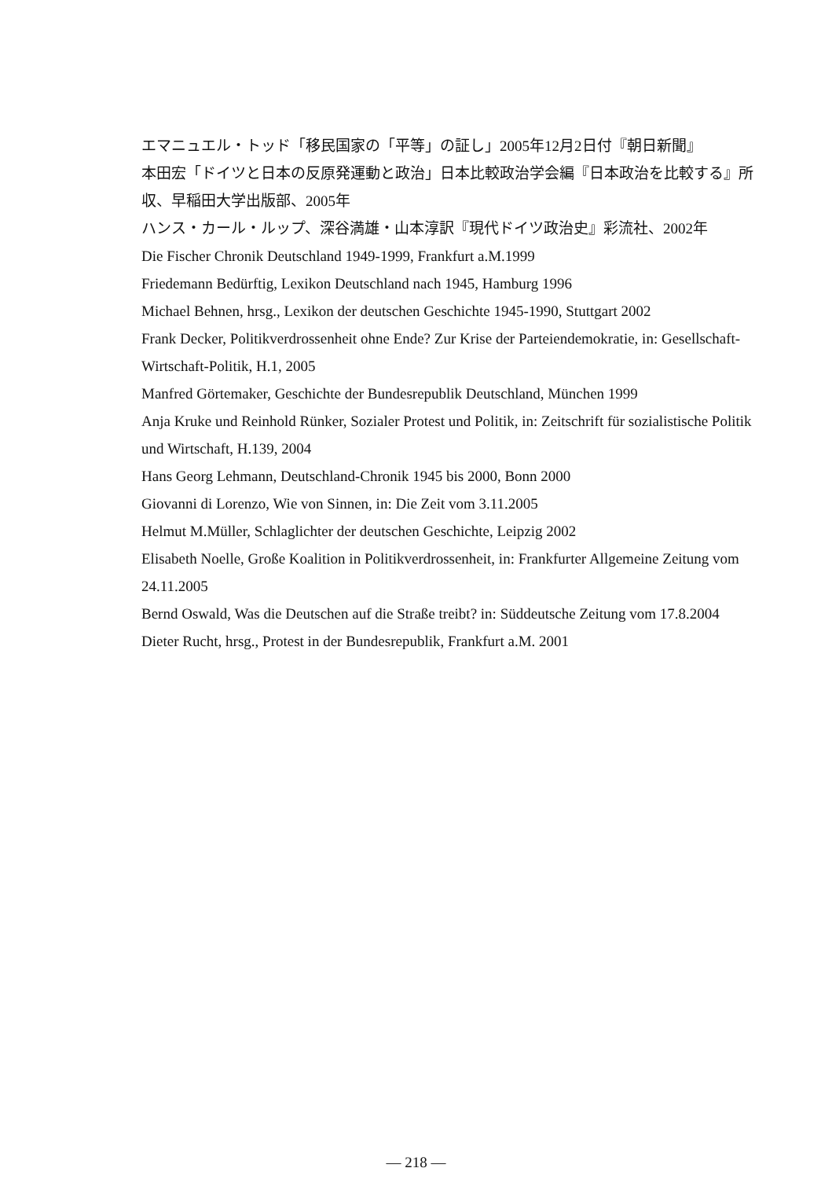エマニュエル・トッド「移民国家の「平等」の証し」2005年12月2日付『朝日新聞』
本田宏「ドイツと日本の反原発運動と政治」日本比較政治学会編『日本政治を比較する』所収、早稲田大学出版部、2005年
ハンス・カール・ルップ、深谷満雄・山本淳訳『現代ドイツ政治史』彩流社、2002年
Die Fischer Chronik Deutschland 1949-1999, Frankfurt a.M.1999
Friedemann Bedürftig, Lexikon Deutschland nach 1945, Hamburg 1996
Michael Behnen, hrsg., Lexikon der deutschen Geschichte 1945-1990, Stuttgart 2002
Frank Decker, Politikverdrossenheit ohne Ende? Zur Krise der Parteiendemokratie, in: Gesellschaft-Wirtschaft-Politik, H.1, 2005
Manfred Görtemaker, Geschichte der Bundesrepublik Deutschland, München 1999
Anja Kruke und Reinhold Rünker, Sozialer Protest und Politik, in: Zeitschrift für sozialistische Politik und Wirtschaft, H.139, 2004
Hans Georg Lehmann, Deutschland-Chronik 1945 bis 2000, Bonn 2000
Giovanni di Lorenzo, Wie von Sinnen, in: Die Zeit vom 3.11.2005
Helmut M.Müller, Schlaglichter der deutschen Geschichte, Leipzig 2002
Elisabeth Noelle, Große Koalition in Politikverdrossenheit, in: Frankfurter Allgemeine Zeitung vom 24.11.2005
Bernd Oswald, Was die Deutschen auf die Straße treibt? in: Süddeutsche Zeitung vom 17.8.2004
Dieter Rucht, hrsg., Protest in der Bundesrepublik, Frankfurt a.M. 2001
― 218 ―